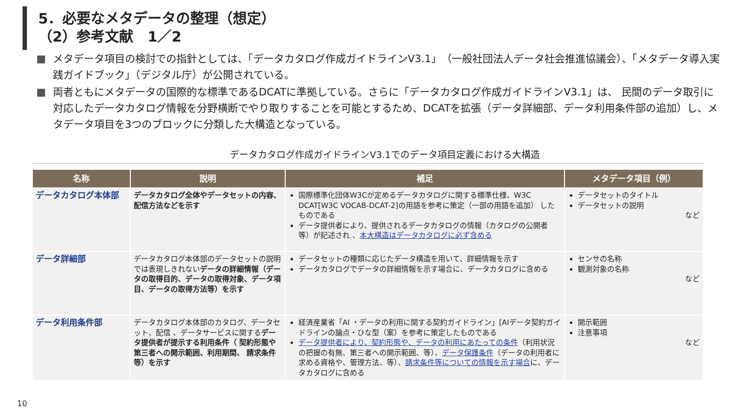5．必要なメタデータの整理（想定）
（2）参考文献　1／2
■ メタデータ項目の検討での指針としては、「データカタログ作成ガイドラインV3.1」（一般社団法人データ社会推進協議会）、「メタデータ導入実践ガイドブック」（デジタル庁）が公開されている。
■ 両者ともにメタデータの国際的な標準であるDCATに準拠している。さらに「データカタログ作成ガイドラインV3.1」は、 民間のデータ取引に対応したデータカタログ情報を分野横断でやり取りすることを可能とするため、DCATを拡張（データ詳細部、データ利用条件部の追加）し、メタデータ項目を3つのブロックに分類した大構造となっている。
データカタログ作成ガイドラインV3.1でのデータ項目定義における大構造
| 名称 | 説明 | 補足 | メタデータ項目（例） |
| --- | --- | --- | --- |
| データカタログ本体部 | データカタログ全体やデータセットの内容、配信方法などを示す | 国際標準化団体W3Cが定めるデータカタログに関する標準仕様、W3C DCAT[W3C VOCAB-DCAT-2]の用語を参考に策定（一部の用語を追加） したものである データ提供者により、提供されるデータカタログの情報（カタログの公開者等）が記述され 、 本大構造はデータカタログに必ず含める | データセットのタイトル データセットの説明 など |
| データ詳細部 | データカタログ本体部のデータセットの説明では表現しきれない データの詳細情報（データの取得目的、データの取得対象、データ項目、データの取得方法等）を示す | データセットの種類に応じたデータ構造を用いて、詳細情報を示す データカタログでデータの詳細情報を示す場合に、データカタログに含める | センサの名称 観測対象の名称 など |
| データ利用条件部 | データカタログ本体部のカタログ、データセット、配信 、データサービスに関する データ提供者が提示する利用条件（ 契約形態や第三者への開示範囲、利用期間、 請求条件等）を示す | 経済産業省「AI ・データの利用に関する契約ガイドライン」[AIデータ契約ガイドラインの論点・ひな型（案）を参考に策定したものである データ提供者により、契約形態や、データの利用にあたっての条件 （利用状況の把握の有無、第三者への開示範囲、等）、 データ保護条件 （データの利用者に求める資格や、管理方法、等）、 請求条件等についての情報を示す場合 に、データカタログに含める | 開示範囲 注意事項 など |
10